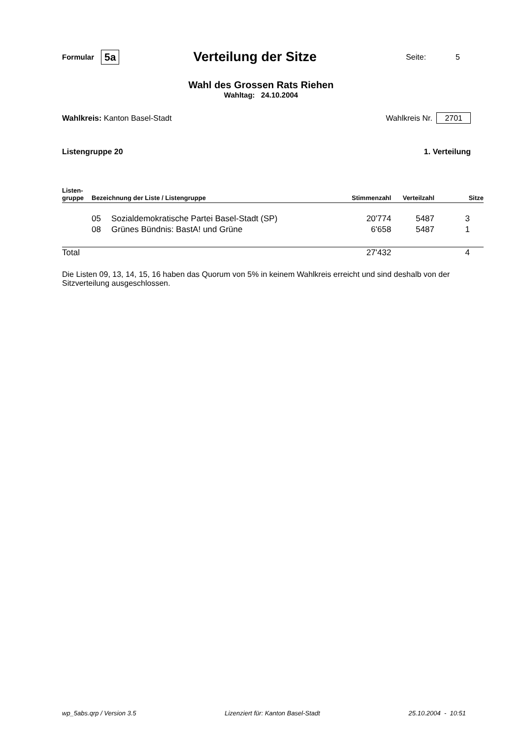Formular 5a
Verteilung der Sitze
Seite: 5
Wahl des Grossen Rats Riehen
Wahltag: 24.10.2004
Wahlkreis: Kanton Basel-Stadt Wahlkreis Nr. 2701
Listengruppe 20 1. Verteilung
| Listen- gruppe | Bezeichnung der Liste / Listengruppe | | Stimmenzahl | Verteilzahl | Sitze |
| --- | --- | --- | --- | --- | --- |
| | 05 | Sozialdemokratische Partei Basel-Stadt (SP) | 20'774 | 5487 | 3 |
| | 08 | Grünes Bündnis: BastA! und Grüne | 6'658 | 5487 | 1 |
| Total | | | 27'432 | | 4 |
Die Listen 09, 13, 14, 15, 16 haben das Quorum von 5% in keinem Wahlkreis erreicht und sind deshalb von der Sitzverteilung ausgeschlossen.
wp_5abs.qrp / Version 3.5 Lizenziert für: Kanton Basel-Stadt 25.10.2004 - 10:51